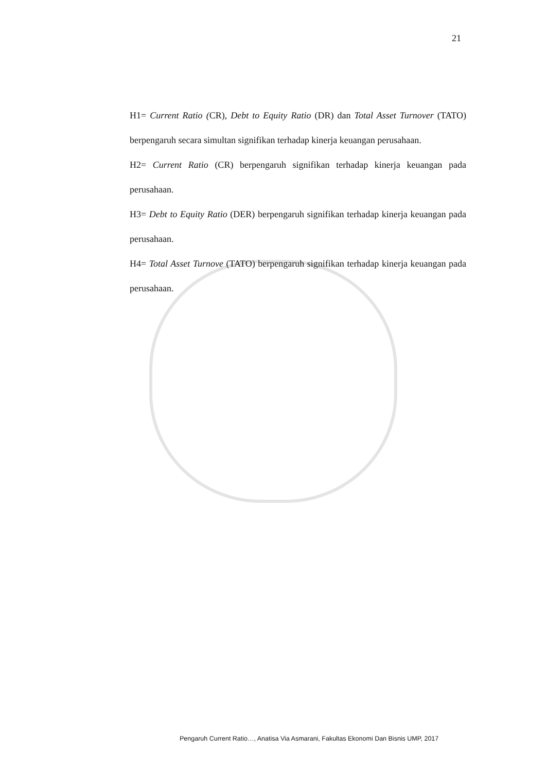21
H1= Current Ratio (CR), Debt to Equity Ratio (DR) dan Total Asset Turnover (TATO) berpengaruh secara simultan signifikan terhadap kinerja keuangan perusahaan.
H2= Current Ratio (CR) berpengaruh signifikan terhadap kinerja keuangan pada perusahaan.
H3= Debt to Equity Ratio (DER) berpengaruh signifikan terhadap kinerja keuangan pada perusahaan.
H4= Total Asset Turnove (TATO) berpengaruh signifikan terhadap kinerja keuangan pada perusahaan.
Pengaruh Current Ratio…, Anatisa Via Asmarani, Fakultas Ekonomi Dan Bisnis UMP, 2017